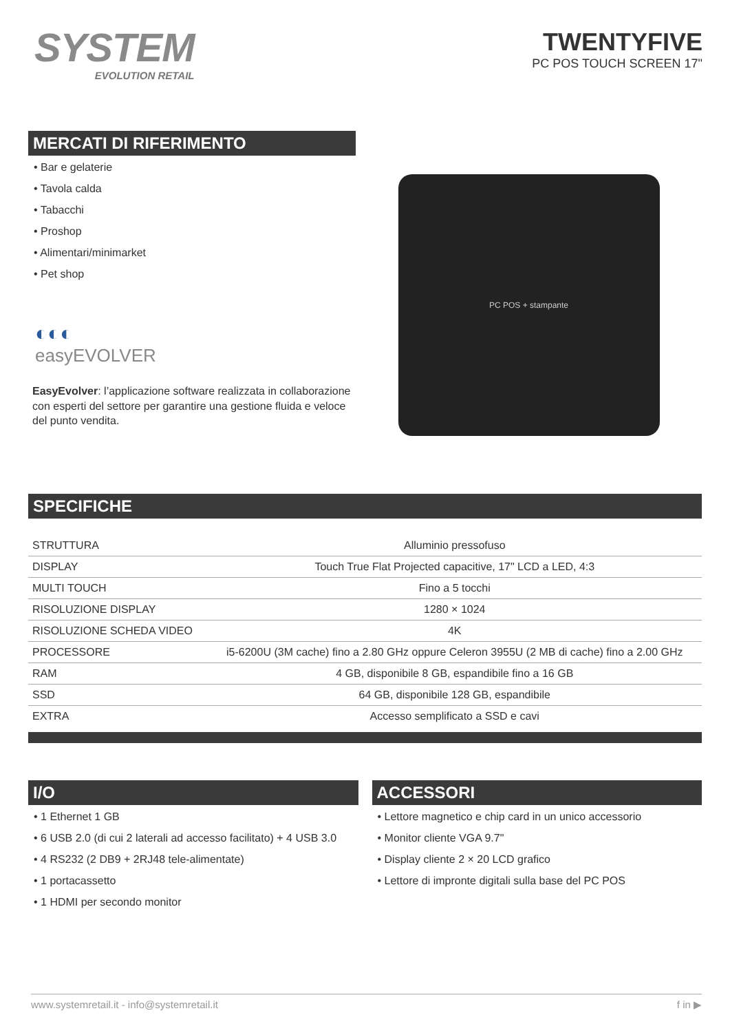SYSTEM
EVOLUTION RETAIL
TWENTYFIVE
PC POS TOUCH SCREEN 17"
MERCATI DI RIFERIMENTO
• Bar e gelaterie
• Tavola calda
• Tabacchi
• Proshop
• Alimentari/minimarket
• Pet shop
◐◐◐
easyEVOLVER
EasyEvolver: l’applicazione software realizzata in collaborazione con esperti del settore per garantire una gestione fluida e veloce del punto vendita.
PC POS + stampante
SPECIFICHE
| STRUTTURA | Alluminio pressofuso |
| DISPLAY | Touch True Flat Projected capacitive, 17" LCD a LED, 4:3 |
| MULTI TOUCH | Fino a 5 tocchi |
| RISOLUZIONE DISPLAY | 1280 × 1024 |
| RISOLUZIONE SCHEDA VIDEO | 4K |
| PROCESSORE | i5-6200U (3M cache) fino a 2.80 GHz oppure Celeron 3955U (2 MB di cache) fino a 2.00 GHz |
| RAM | 4 GB, disponibile 8 GB, espandibile fino a 16 GB |
| SSD | 64 GB, disponibile 128 GB, espandibile |
| EXTRA | Accesso semplificato a SSD e cavi |
I/O
• 1 Ethernet 1 GB
• 6 USB 2.0 (di cui 2 laterali ad accesso facilitato) + 4 USB 3.0
• 4 RS232 (2 DB9 + 2RJ48 tele-alimentate)
• 1 portacassetto
• 1 HDMI per secondo monitor
ACCESSORI
• Lettore magnetico e chip card in un unico accessorio
• Monitor cliente VGA 9.7"
• Display cliente 2 × 20 LCD grafico
• Lettore di impronte digitali sulla base del PC POS
www.systemretail.it - info@systemretail.it f in ▶